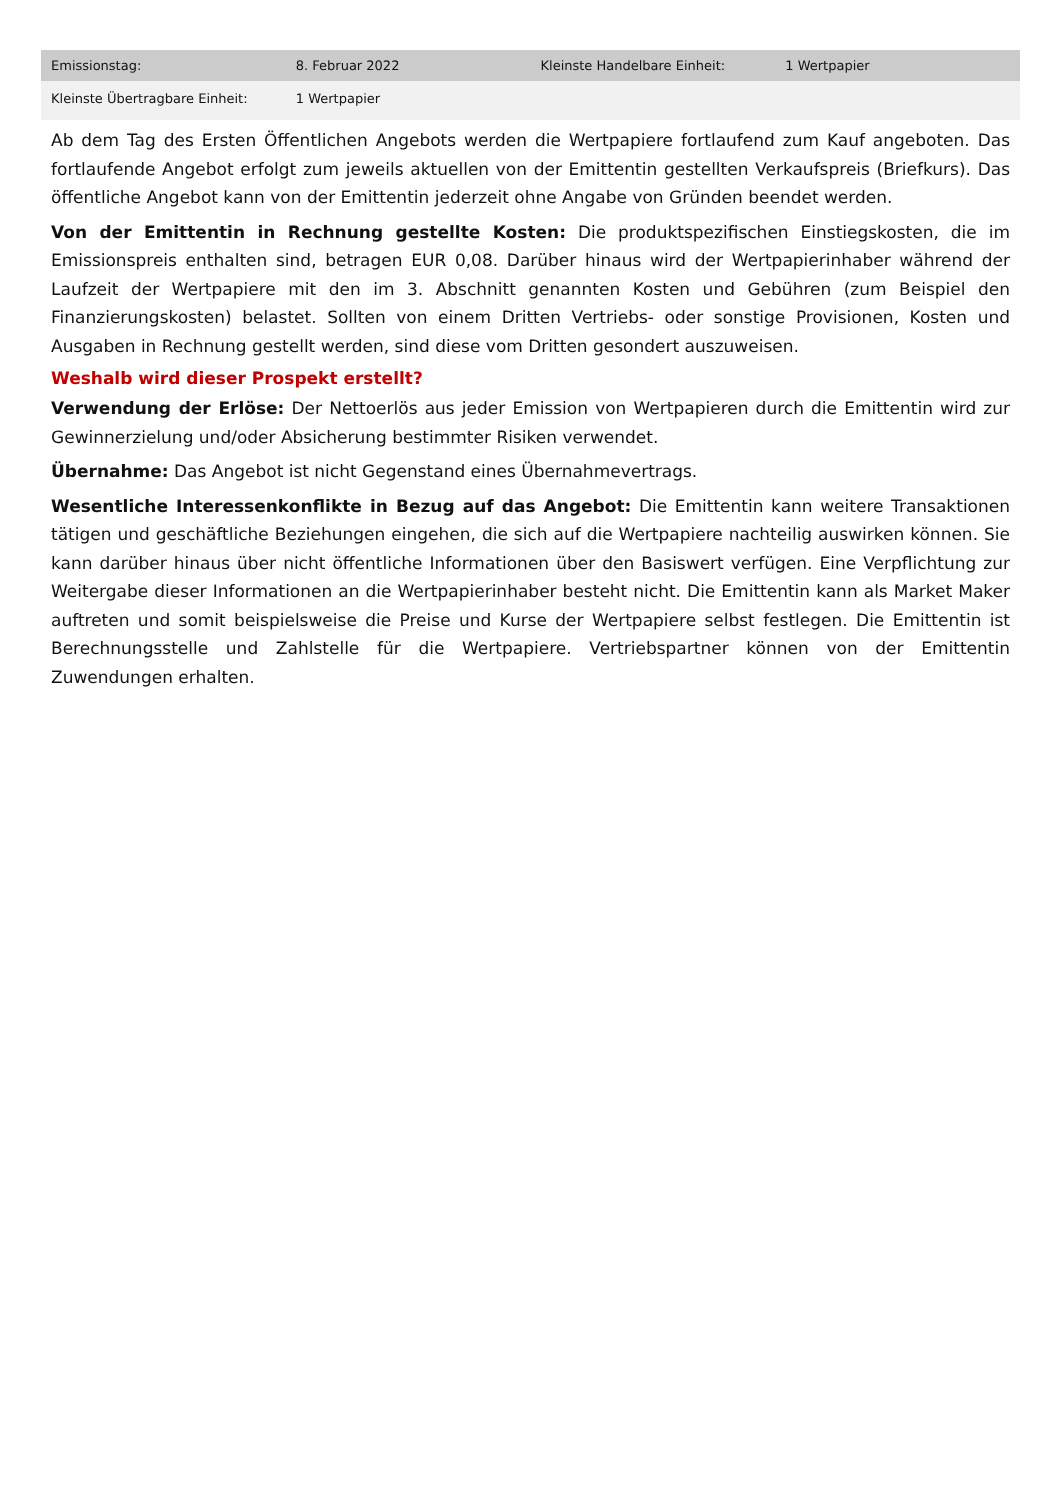| Emissionstag: | 8. Februar 2022 | Kleinste Handelbare Einheit: | 1 Wertpapier |
| Kleinste Übertragbare Einheit: | 1 Wertpapier | | |
Ab dem Tag des Ersten Öffentlichen Angebots werden die Wertpapiere fortlaufend zum Kauf angeboten. Das fortlaufende Angebot erfolgt zum jeweils aktuellen von der Emittentin gestellten Verkaufspreis (Briefkurs). Das öffentliche Angebot kann von der Emittentin jederzeit ohne Angabe von Gründen beendet werden.
Von der Emittentin in Rechnung gestellte Kosten: Die produktspezifischen Einstiegskosten, die im Emissionspreis enthalten sind, betragen EUR 0,08. Darüber hinaus wird der Wertpapierinhaber während der Laufzeit der Wertpapiere mit den im 3. Abschnitt genannten Kosten und Gebühren (zum Beispiel den Finanzierungskosten) belastet. Sollten von einem Dritten Vertriebs- oder sonstige Provisionen, Kosten und Ausgaben in Rechnung gestellt werden, sind diese vom Dritten gesondert auszuweisen.
Weshalb wird dieser Prospekt erstellt?
Verwendung der Erlöse: Der Nettoerlös aus jeder Emission von Wertpapieren durch die Emittentin wird zur Gewinnerzielung und/oder Absicherung bestimmter Risiken verwendet.
Übernahme: Das Angebot ist nicht Gegenstand eines Übernahmevertrags.
Wesentliche Interessenkonflikte in Bezug auf das Angebot: Die Emittentin kann weitere Transaktionen tätigen und geschäftliche Beziehungen eingehen, die sich auf die Wertpapiere nachteilig auswirken können. Sie kann darüber hinaus über nicht öffentliche Informationen über den Basiswert verfügen. Eine Verpflichtung zur Weitergabe dieser Informationen an die Wertpapierinhaber besteht nicht. Die Emittentin kann als Market Maker auftreten und somit beispielsweise die Preise und Kurse der Wertpapiere selbst festlegen. Die Emittentin ist Berechnungsstelle und Zahlstelle für die Wertpapiere. Vertriebspartner können von der Emittentin Zuwendungen erhalten.